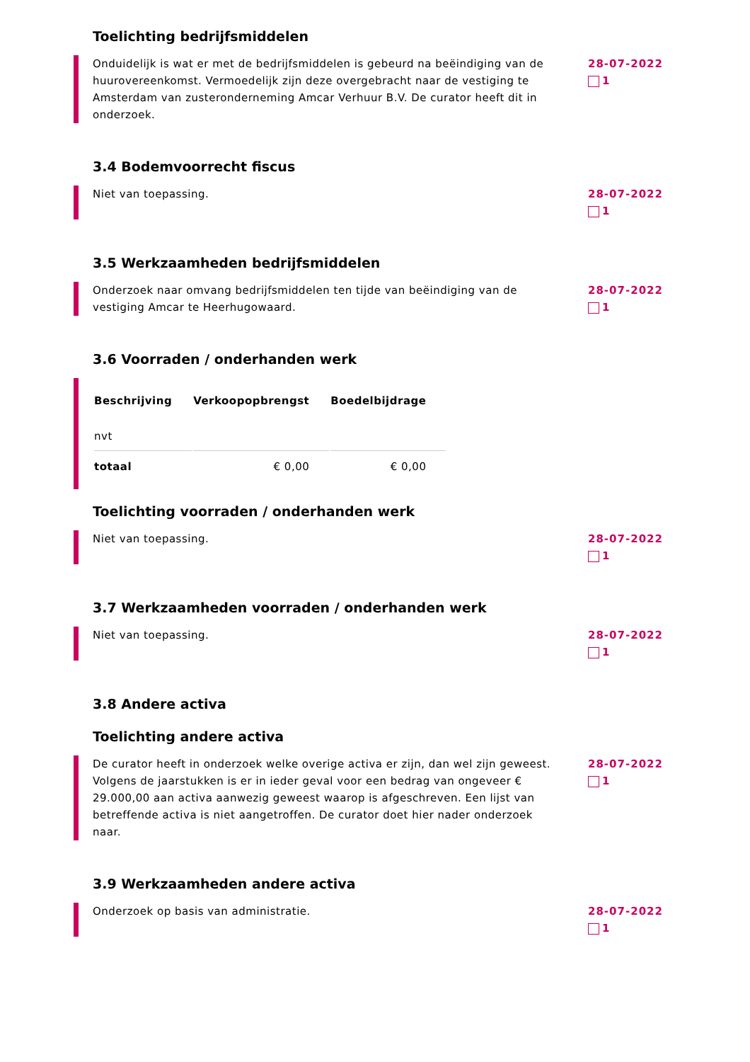Toelichting bedrijfsmiddelen
Onduidelijk is wat er met de bedrijfsmiddelen is gebeurd na beëindiging van de huurovereenkomst. Vermoedelijk zijn deze overgebracht naar de vestiging te Amsterdam van zusteronderneming Amcar Verhuur B.V. De curator heeft dit in onderzoek.
28-07-2022
1
3.4 Bodemvoorrecht fiscus
Niet van toepassing. 28-07-2022
1
3.5 Werkzaamheden bedrijfsmiddelen
Onderzoek naar omvang bedrijfsmiddelen ten tijde van beëindiging van de vestiging Amcar te Heerhugowaard.
28-07-2022
1
3.6 Voorraden / onderhanden werk
| Beschrijving | Verkoopopbrengst | Boedelbijdrage |
| --- | --- | --- |
| nvt | | |
| totaal | € 0,00 | € 0,00 |
Toelichting voorraden / onderhanden werk
Niet van toepassing. 28-07-2022
1
3.7 Werkzaamheden voorraden / onderhanden werk
Niet van toepassing. 28-07-2022
1
3.8 Andere activa
Toelichting andere activa
De curator heeft in onderzoek welke overige activa er zijn, dan wel zijn geweest. Volgens de jaarstukken is er in ieder geval voor een bedrag van ongeveer € 29.000,00 aan activa aanwezig geweest waarop is afgeschreven. Een lijst van betreffende activa is niet aangetroffen. De curator doet hier nader onderzoek naar.
28-07-2022
1
3.9 Werkzaamheden andere activa
Onderzoek op basis van administratie. 28-07-2022
1